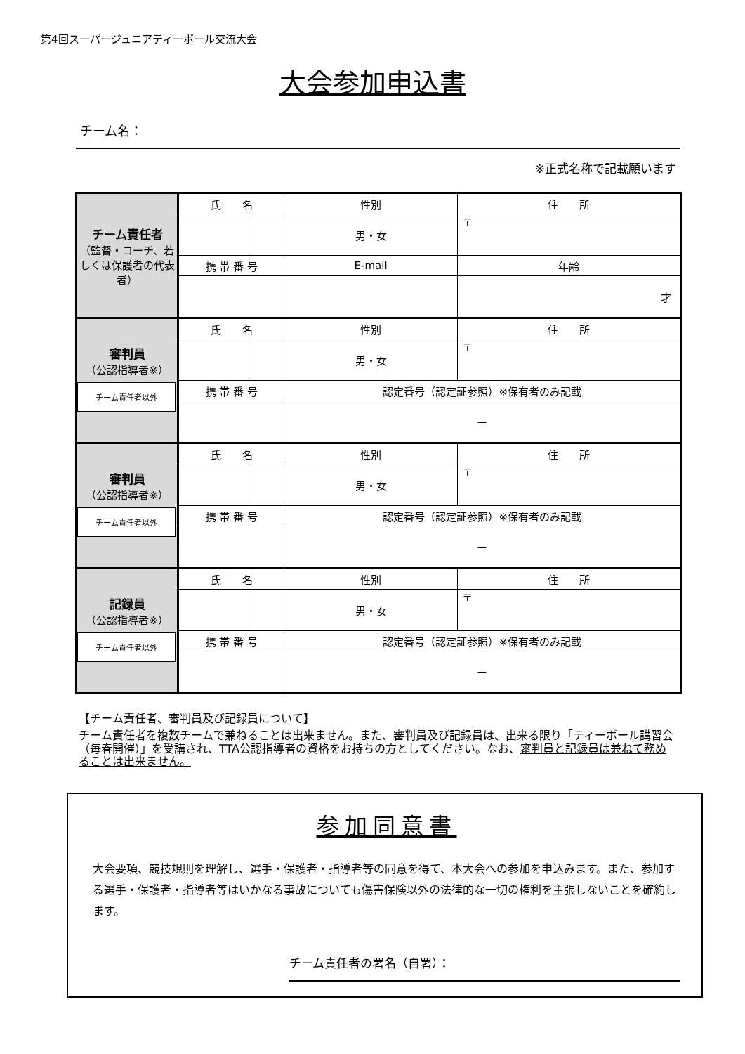第4回スーパージュニアティーボール交流大会
大会参加申込書
チーム名：
※正式名称で記載願います
| チーム責任者 （監督・コーチ、若しくは保護者の代表者） | 氏 名 | | 性別 | 住 所 | |
| | | | 男・女 | 〒 | |
| | 携 帯 番 号 | | E-mail | | 年齢 |
| | | | | | 才 |
| 審判員 （公認指導者※） チーム責任者以外 | 氏 名 | | 性別 | 住 所 | |
| | | | 男・女 | 〒 | |
| | 携 帯 番 号 | | 認定番号（認定証参照）※保有者のみ記載 | | |
| | | | ー | | |
| 審判員 （公認指導者※） チーム責任者以外 | 氏 名 | | 性別 | 住 所 | |
| | | | 男・女 | 〒 | |
| | 携 帯 番 号 | | 認定番号（認定証参照）※保有者のみ記載 | | |
| | | | ー | | |
| 記録員 （公認指導者※） チーム責任者以外 | 氏 名 | | 性別 | 住 所 | |
| | | | 男・女 | 〒 | |
| | 携 帯 番 号 | | 認定番号（認定証参照）※保有者のみ記載 | | |
| | | | ー | | |
【チーム責任者、審判員及び記録員について】
チーム責任者を複数チームで兼ねることは出来ません。また、審判員及び記録員は、出来る限り「ティーボール講習会（毎春開催）」を受講され、TTA公認指導者の資格をお持ちの方としてください。なお、審判員と記録員は兼ねて務めることは出来ません。
参加同意書
大会要項、競技規則を理解し、選手・保護者・指導者等の同意を得て、本大会への参加を申込みます。また、参加する選手・保護者・指導者等はいかなる事故についても傷害保険以外の法律的な一切の権利を主張しないことを確約します。
チーム責任者の署名（自署）：